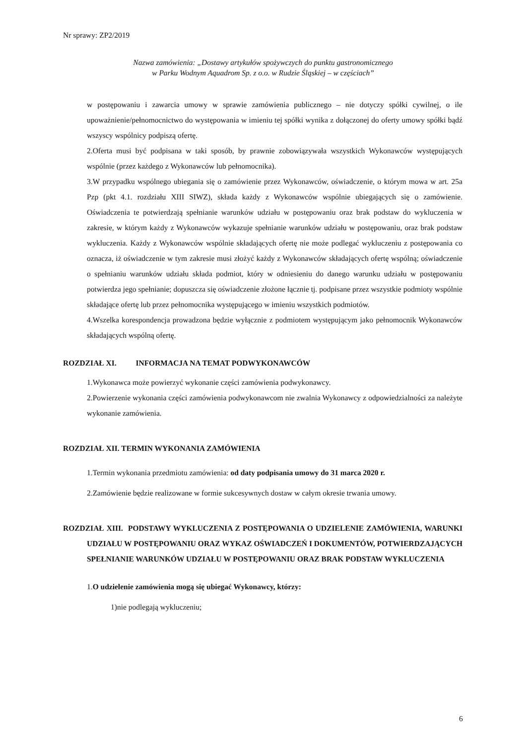Nr sprawy: ZP2/2019
Nazwa zamówienia: „Dostawy artykułów spożywczych do punktu gastronomicznego
w Parku Wodnym Aquadrom Sp. z o.o. w Rudzie Śląskiej – w częściach”
w postępowaniu i zawarcia umowy w sprawie zamówienia publicznego – nie dotyczy spółki cywilnej, o ile upoważnienie/pełnomocnictwo do występowania w imieniu tej spółki wynika z dołączonej do oferty umowy spółki bądź wszyscy wspólnicy podpiszą ofertę.
2.Oferta musi być podpisana w taki sposób, by prawnie zobowiązywała wszystkich Wykonawców występujących wspólnie (przez każdego z Wykonawców lub pełnomocnika).
3.W przypadku wspólnego ubiegania się o zamówienie przez Wykonawców, oświadczenie, o którym mowa w art. 25a Pzp (pkt 4.1. rozdziału XIII SIWZ), składa każdy z Wykonawców wspólnie ubiegających się o zamówienie. Oświadczenia te potwierdzają spełnianie warunków udziału w postępowaniu oraz brak podstaw do wykluczenia w zakresie, w którym każdy z Wykonawców wykazuje spełnianie warunków udziału w postępowaniu, oraz brak podstaw wykluczenia. Każdy z Wykonawców wspólnie składających ofertę nie może podlegać wykluczeniu z postępowania co oznacza, iż oświadczenie w tym zakresie musi złożyć każdy z Wykonawców składających ofertę wspólną; oświadczenie o spełnianiu warunków udziału składa podmiot, który w odniesieniu do danego warunku udziału w postępowaniu potwierdza jego spełnianie; dopuszcza się oświadczenie złożone łącznie tj. podpisane przez wszystkie podmioty wspólnie składające ofertę lub przez pełnomocnika występującego w imieniu wszystkich podmiotów.
4.Wszelka korespondencja prowadzona będzie wyłącznie z podmiotem występującym jako pełnomocnik Wykonawców składających wspólną ofertę.
ROZDZIAŁ XI. INFORMACJA NA TEMAT PODWYKONAWCÓW
1.Wykonawca może powierzyć wykonanie części zamówienia podwykonawcy.
2.Powierzenie wykonania części zamówienia podwykonawcom nie zwalnia Wykonawcy z odpowiedzialności za należyte wykonanie zamówienia.
ROZDZIAŁ XII. TERMIN WYKONANIA ZAMÓWIENIA
1.Termin wykonania przedmiotu zamówienia: od daty podpisania umowy do 31 marca 2020 r.
2.Zamówienie będzie realizowane w formie sukcesywnych dostaw w całym okresie trwania umowy.
ROZDZIAŁ XIII. PODSTAWY WYKLUCZENIA Z POSTĘPOWANIA O UDZIELENIE ZAMÓWIENIA, WARUNKI UDZIAŁU W POSTĘPOWANIU ORAZ WYKAZ OŚWIADCZEŃ I DOKUMENTÓW, POTWIERDZAJĄCYCH SPEŁNIANIE WARUNKÓW UDZIAŁU W POSTĘPOWANIU ORAZ BRAK PODSTAW WYKLUCZENIA
1.O udzielenie zamówienia mogą się ubiegać Wykonawcy, którzy:
1)nie podlegają wykluczeniu;
6